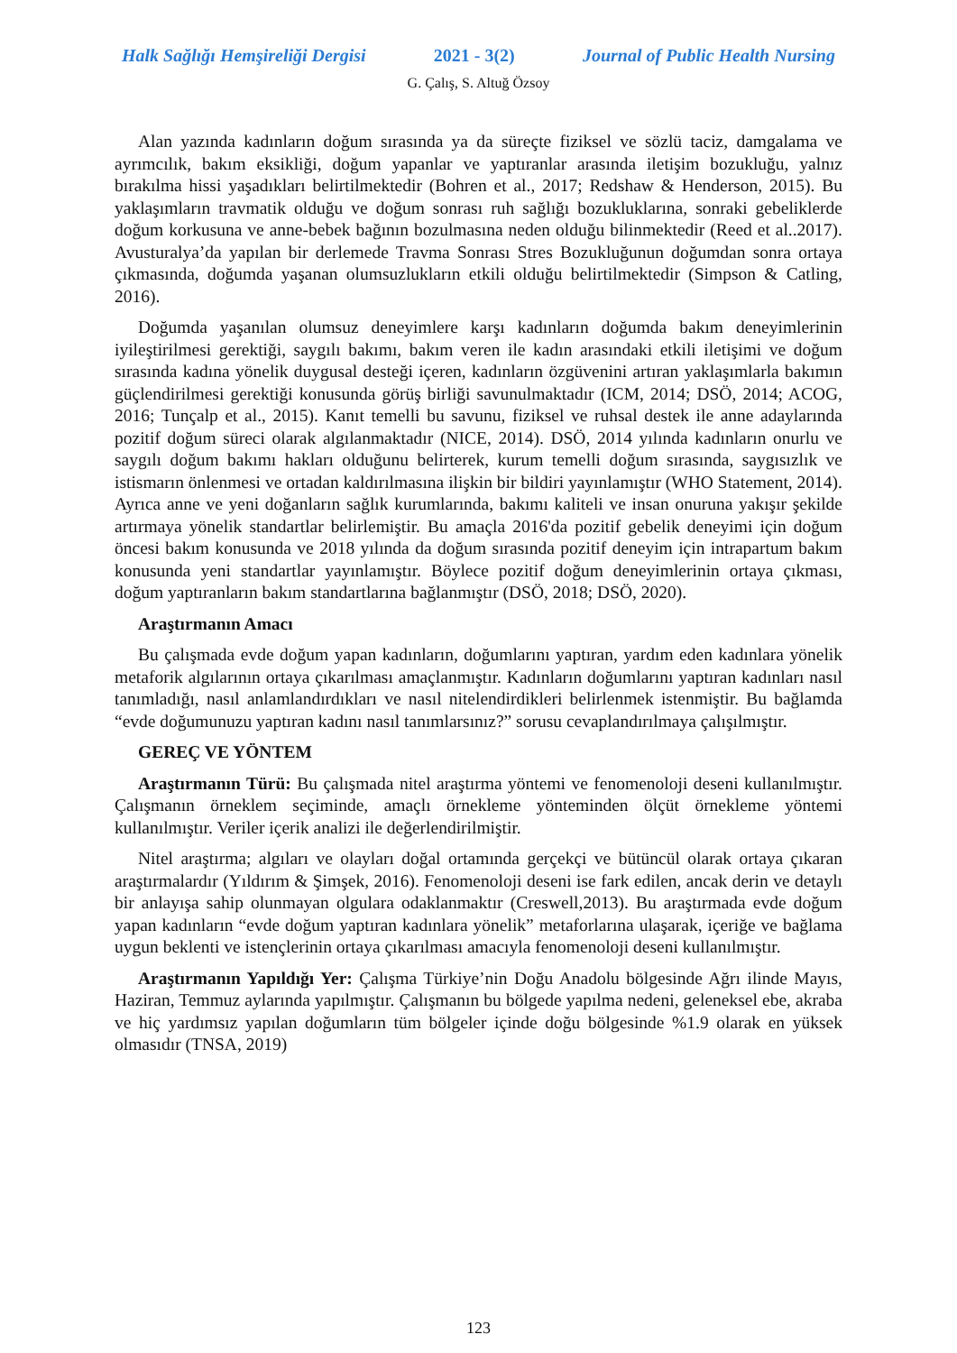Halk Sağlığı Hemşireliği Dergisi 2021 - 3(2) Journal of Public Health Nursing
G. Çalış, S. Altuğ Özsoy
Alan yazında kadınların doğum sırasında ya da süreçte fiziksel ve sözlü taciz, damgalama ve ayrımcılık, bakım eksikliği, doğum yapanlar ve yaptıranlar arasında iletişim bozukluğu, yalnız bırakılma hissi yaşadıkları belirtilmektedir (Bohren et al., 2017; Redshaw & Henderson, 2015). Bu yaklaşımların travmatik olduğu ve doğum sonrası ruh sağlığı bozukluklarına, sonraki gebeliklerde doğum korkusuna ve anne-bebek bağının bozulmasına neden olduğu bilinmektedir (Reed et al..2017). Avusturalya’da yapılan bir derlemede Travma Sonrası Stres Bozukluğunun doğumdan sonra ortaya çıkmasında, doğumda yaşanan olumsuzlukların etkili olduğu belirtilmektedir (Simpson & Catling, 2016).
Doğumda yaşanılan olumsuz deneyimlere karşı kadınların doğumda bakım deneyimlerinin iyileştirilmesi gerektiği, saygılı bakımı, bakım veren ile kadın arasındaki etkili iletişimi ve doğum sırasında kadına yönelik duygusal desteği içeren, kadınların özgüvenini artıran yaklaşımlarla bakımın güçlendirilmesi gerektiği konusunda görüş birliği savunulmaktadır (ICM, 2014; DSÖ, 2014; ACOG, 2016; Tunçalp et al., 2015). Kanıt temelli bu savunu, fiziksel ve ruhsal destek ile anne adaylarında pozitif doğum süreci olarak algılanmaktadır (NICE, 2014). DSÖ, 2014 yılında kadınların onurlu ve saygılı doğum bakımı hakları olduğunu belirterek, kurum temelli doğum sırasında, saygısızlık ve istismarın önlenmesi ve ortadan kaldırılmasına ilişkin bir bildiri yayınlamıştır (WHO Statement, 2014). Ayrıca anne ve yeni doğanların sağlık kurumlarında, bakımı kaliteli ve insan onuruna yakışır şekilde artırmaya yönelik standartlar belirlemiştir. Bu amaçla 2016'da pozitif gebelik deneyimi için doğum öncesi bakım konusunda ve 2018 yılında da doğum sırasında pozitif deneyim için intrapartum bakım konusunda yeni standartlar yayınlamıştır. Böylece pozitif doğum deneyimlerinin ortaya çıkması, doğum yaptıranların bakım standartlarına bağlanmıştır (DSÖ, 2018; DSÖ, 2020).
Araştırmanın Amacı
Bu çalışmada evde doğum yapan kadınların, doğumlarını yaptıran, yardım eden kadınlara yönelik metaforik algılarının ortaya çıkarılması amaçlanmıştır. Kadınların doğumlarını yaptıran kadınları nasıl tanımladığı, nasıl anlamlandırdıkları ve nasıl nitelendirdikleri belirlenmek istenmiştir. Bu bağlamda “evde doğumunuzu yaptıran kadını nasıl tanımlarsınız?” sorusu cevaplandırılmaya çalışılmıştır.
GEREÇ VE YÖNTEM
Araştırmanın Türü: Bu çalışmada nitel araştırma yöntemi ve fenomenoloji deseni kullanılmıştır. Çalışmanın örneklem seçiminde, amaçlı örnekleme yönteminden ölçüt örnekleme yöntemi kullanılmıştır. Veriler içerik analizi ile değerlendirilmiştir.
Nitel araştırma; algıları ve olayları doğal ortamında gerçekçi ve bütüncül olarak ortaya çıkaran araştırmalardır (Yıldırım & Şimşek, 2016). Fenomenoloji deseni ise fark edilen, ancak derin ve detaylı bir anlayışa sahip olunmayan olgulara odaklanmaktır (Creswell,2013). Bu araştırmada evde doğum yapan kadınların “evde doğum yaptıran kadınlara yönelik” metaforlarına ulaşarak, içeriğe ve bağlama uygun beklenti ve istençlerinin ortaya çıkarılması amacıyla fenomenoloji deseni kullanılmıştır.
Araştırmanın Yapıldığı Yer: Çalışma Türkiye’nin Doğu Anadolu bölgesinde Ağrı ilinde Mayıs, Haziran, Temmuz aylarında yapılmıştır. Çalışmanın bu bölgede yapılma nedeni, geleneksel ebe, akraba ve hiç yardımsız yapılan doğumların tüm bölgeler içinde doğu bölgesinde %1.9 olarak en yüksek olmasıdır (TNSA, 2019)
123